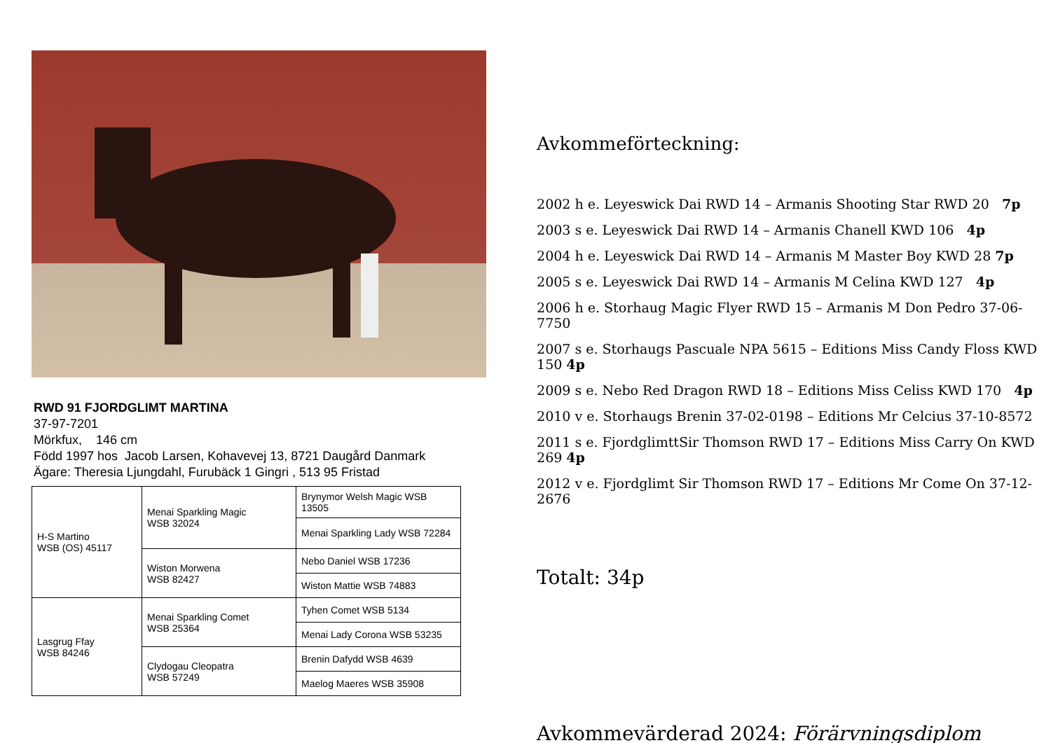RWD 91 FJORDGLIMT MARTINA
37-97-7201
Mörkfux, 146 cm
Född 1997 hos Jacob Larsen, Kohavevej 13, 8721 Daugård Danmark
Ägare: Theresia Ljungdahl, Furubäck 1 Gingri , 513 95 Fristad
| H-S Martino WSB (OS) 45117 | Menai Sparkling Magic WSB 32024 | Brynymor Welsh Magic WSB 13505 |
| | | Menai Sparkling Lady WSB 72284 |
| | Wiston Morwena WSB 82427 | Nebo Daniel WSB 17236 |
| | | Wiston Mattie WSB 74883 |
| Lasgrug Ffay WSB 84246 | Menai Sparkling Comet WSB 25364 | Tyhen Comet WSB 5134 |
| | | Menai Lady Corona WSB 53235 |
| | Clydogau Cleopatra WSB 57249 | Brenin Dafydd WSB 4639 |
| | | Maelog Maeres WSB 35908 |
Avkommeförteckning:
2002 h e. Leyeswick Dai RWD 14 – Armanis Shooting Star RWD 20 7p
2003 s e. Leyeswick Dai RWD 14 – Armanis Chanell KWD 106 4p
2004 h e. Leyeswick Dai RWD 14 – Armanis M Master Boy KWD 28 7p
2005 s e. Leyeswick Dai RWD 14 – Armanis M Celina KWD 127 4p
2006 h e. Storhaug Magic Flyer RWD 15 – Armanis M Don Pedro 37-06-7750
2007 s e. Storhaugs Pascuale NPA 5615 – Editions Miss Candy Floss KWD 150 4p
2009 s e. Nebo Red Dragon RWD 18 – Editions Miss Celiss KWD 170 4p
2010 v e. Storhaugs Brenin 37-02-0198 – Editions Mr Celcius 37-10-8572
2011 s e. FjordglimttSir Thomson RWD 17 – Editions Miss Carry On KWD 269 4p
2012 v e. Fjordglimt Sir Thomson RWD 17 – Editions Mr Come On 37-12-2676
Totalt: 34p
Avkommevärderad 2024: Förärvningsdiplom